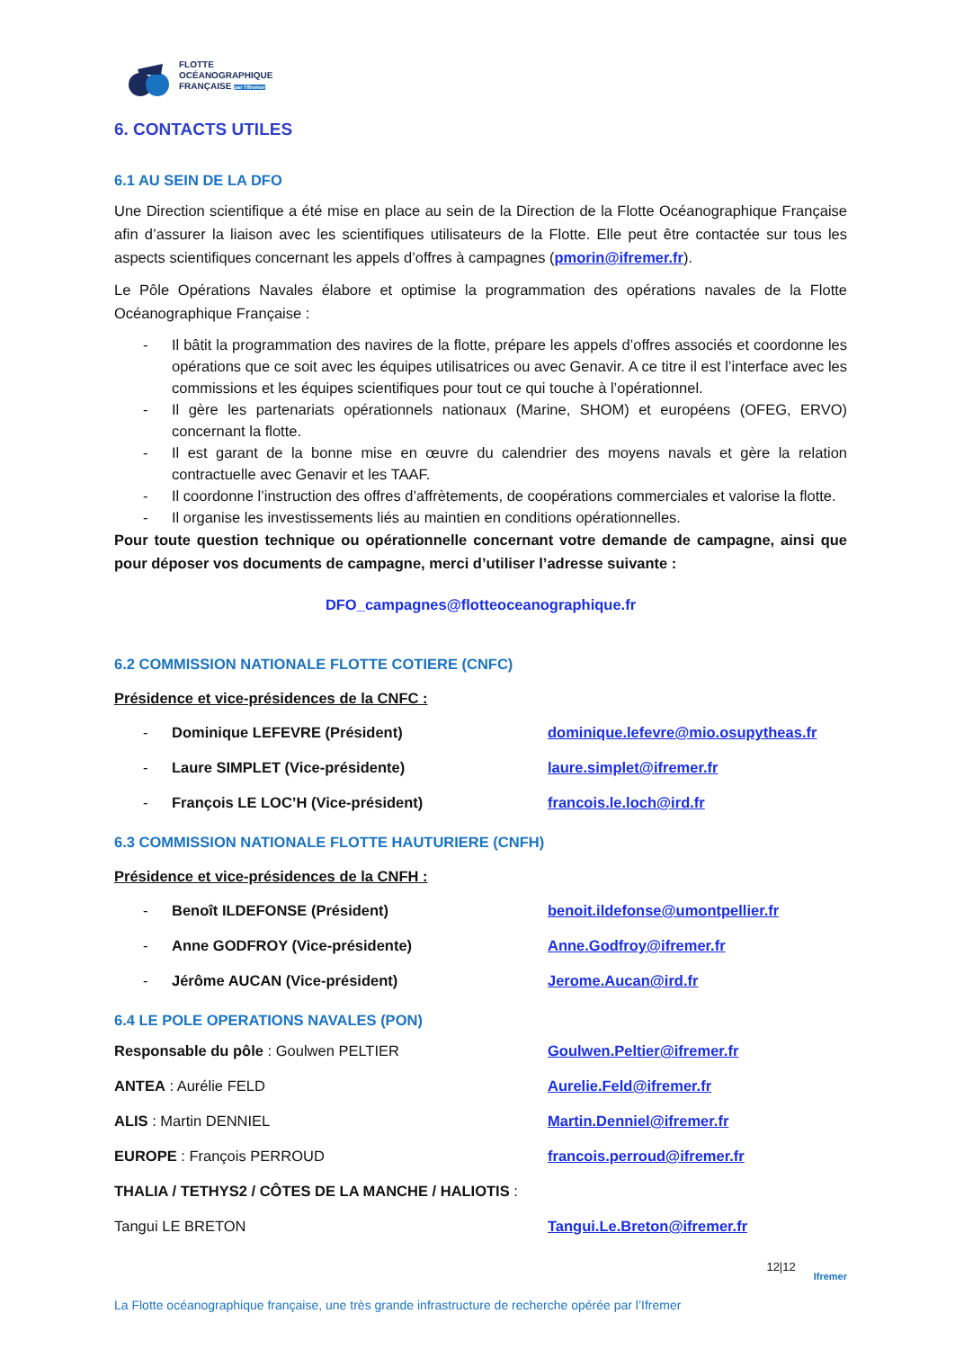FLOTTE
OCÉANOGRAPHIQUE
FRANÇAISE par l'Ifremer
6. CONTACTS UTILES
6.1 AU SEIN DE LA DFO
Une Direction scientifique a été mise en place au sein de la Direction de la Flotte Océanographique Française afin d’assurer la liaison avec les scientifiques utilisateurs de la Flotte. Elle peut être contactée sur tous les aspects scientifiques concernant les appels d’offres à campagnes (pmorin@ifremer.fr).
Le Pôle Opérations Navales élabore et optimise la programmation des opérations navales de la Flotte Océanographique Française :
- Il bâtit la programmation des navires de la flotte, prépare les appels d’offres associés et coordonne les opérations que ce soit avec les équipes utilisatrices ou avec Genavir. A ce titre il est l’interface avec les commissions et les équipes scientifiques pour tout ce qui touche à l’opérationnel.
- Il gère les partenariats opérationnels nationaux (Marine, SHOM) et européens (OFEG, ERVO) concernant la flotte.
- Il est garant de la bonne mise en œuvre du calendrier des moyens navals et gère la relation contractuelle avec Genavir et les TAAF.
- Il coordonne l’instruction des offres d’affrètements, de coopérations commerciales et valorise la flotte.
- Il organise les investissements liés au maintien en conditions opérationnelles.
Pour toute question technique ou opérationnelle concernant votre demande de campagne, ainsi que pour déposer vos documents de campagne, merci d’utiliser l’adresse suivante :
DFO_campagnes@flotteoceanographique.fr
6.2 COMMISSION NATIONALE FLOTTE COTIERE (CNFC)
Présidence et vice-présidences de la CNFC :
- Dominique LEFEVRE (Président) dominique.lefevre@mio.osupytheas.fr
- Laure SIMPLET (Vice-présidente) laure.simplet@ifremer.fr
- François LE LOC’H (Vice-président) francois.le.loch@ird.fr
6.3 COMMISSION NATIONALE FLOTTE HAUTURIERE (CNFH)
Présidence et vice-présidences de la CNFH :
- Benoît ILDEFONSE (Président) benoit.ildefonse@umontpellier.fr
- Anne GODFROY (Vice-présidente) Anne.Godfroy@ifremer.fr
- Jérôme AUCAN (Vice-président) Jerome.Aucan@ird.fr
6.4 LE POLE OPERATIONS NAVALES (PON)
Responsable du pôle : Goulwen PELTIER Goulwen.Peltier@ifremer.fr
ANTEA : Aurélie FELD Aurelie.Feld@ifremer.fr
ALIS : Martin DENNIEL Martin.Denniel@ifremer.fr
EUROPE : François PERROUD francois.perroud@ifremer.fr
THALIA / TETHYS2 / CÔTES DE LA MANCHE / HALIOTIS :
Tangui LE BRETON Tangui.Le.Breton@ifremer.fr
12|12 Ifremer
La Flotte océanographique française, une très grande infrastructure de recherche opérée par l’Ifremer